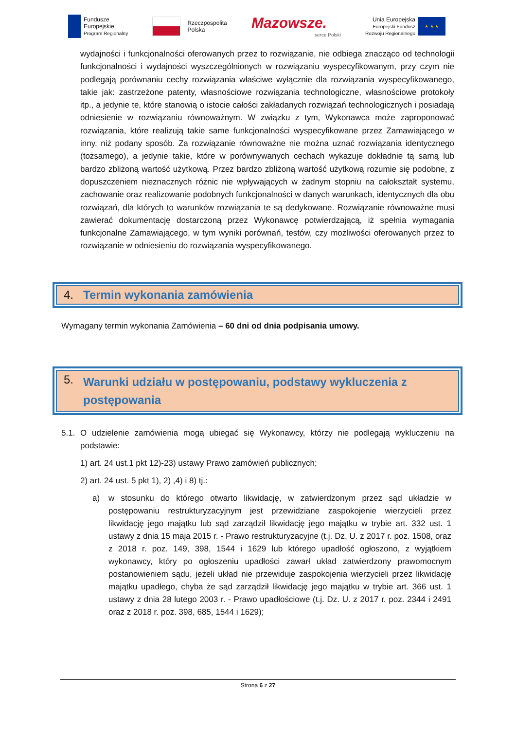Fundusze
Europejskie
Program Regionalny
Rzeczpospolita
Polska
Mazowsze.
serce Polski
Unia Europejska
Europejski Fundusz
Rozwoju Regionalnego
★ ★ ★
wydajności i funkcjonalności oferowanych przez to rozwiązanie, nie odbiega znacząco od technologii funkcjonalności i wydajności wyszczególnionych w rozwiązaniu wyspecyfikowanym, przy czym nie podlegają porównaniu cechy rozwiązania właściwe wyłącznie dla rozwiązania wyspecyfikowanego, takie jak: zastrzeżone patenty, własnościowe rozwiązania technologiczne, własnościowe protokoły itp., a jedynie te, które stanowią o istocie całości zakładanych rozwiązań technologicznych i posiadają odniesienie w rozwiązaniu równoważnym. W związku z tym, Wykonawca może zaproponować rozwiązania, które realizują takie same funkcjonalności wyspecyfikowane przez Zamawiającego w inny, niż podany sposób. Za rozwiązanie równoważne nie można uznać rozwiązania identycznego (tożsamego), a jedynie takie, które w porównywanych cechach wykazuje dokładnie tą samą lub bardzo zbliżoną wartość użytkową. Przez bardzo zbliżoną wartość użytkową rozumie się podobne, z dopuszczeniem nieznacznych różnic nie wpływających w żadnym stopniu na całokształt systemu, zachowanie oraz realizowanie podobnych funkcjonalności w danych warunkach, identycznych dla obu rozwiązań, dla których to warunków rozwiązania te są dedykowane. Rozwiązanie równoważne musi zawierać dokumentację dostarczoną przez Wykonawcę potwierdzającą, iż spełnia wymagania funkcjonalne Zamawiającego, w tym wyniki porównań, testów, czy możliwości oferowanych przez to rozwiązanie w odniesieniu do rozwiązania wyspecyfikowanego.
4. Termin wykonania zamówienia
Wymagany termin wykonania Zamówienia – 60 dni od dnia podpisania umowy.
5. Warunki udziału w postępowaniu, podstawy wykluczenia z postępowania
5.1. O udzielenie zamówienia mogą ubiegać się Wykonawcy, którzy nie podlegają wykluczeniu na podstawie:
1) art. 24 ust.1 pkt 12)-23) ustawy Prawo zamówień publicznych;
2) art. 24 ust. 5 pkt 1), 2) ,4) i 8) tj.:
a) w stosunku do którego otwarto likwidację, w zatwierdzonym przez sąd układzie w postępowaniu restrukturyzacyjnym jest przewidziane zaspokojenie wierzycieli przez likwidację jego majątku lub sąd zarządził likwidację jego majątku w trybie art. 332 ust. 1 ustawy z dnia 15 maja 2015 r. - Prawo restrukturyzacyjne (t.j. Dz. U. z 2017 r. poz. 1508, oraz z 2018 r. poz. 149, 398, 1544 i 1629 lub którego upadłość ogłoszono, z wyjątkiem wykonawcy, który po ogłoszeniu upadłości zawarł układ zatwierdzony prawomocnym postanowieniem sądu, jeżeli układ nie przewiduje zaspokojenia wierzycieli przez likwidację majątku upadłego, chyba że sąd zarządził likwidację jego majątku w trybie art. 366 ust. 1 ustawy z dnia 28 lutego 2003 r. - Prawo upadłościowe (t.j. Dz. U. z 2017 r. poz. 2344 i 2491 oraz z 2018 r. poz. 398, 685, 1544 i 1629);
Strona 6 z 27